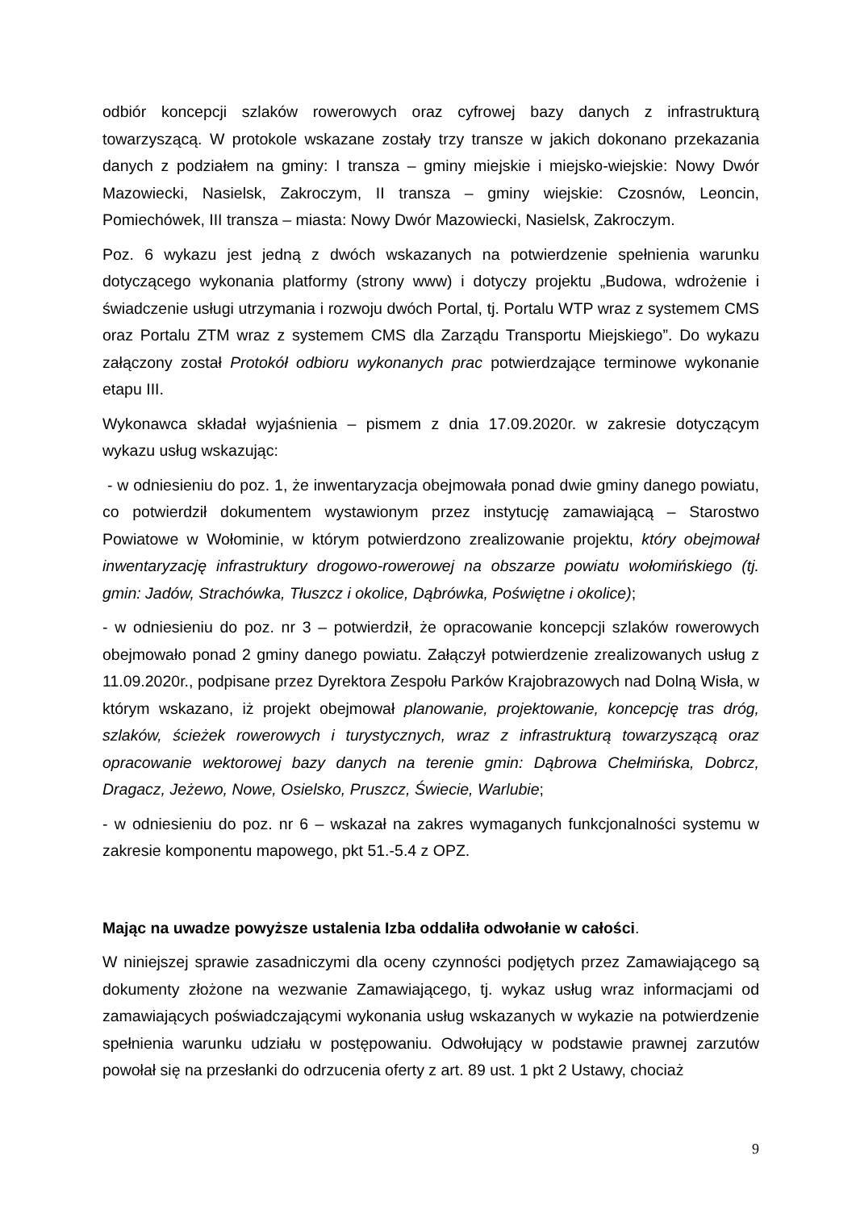odbiór koncepcji szlaków rowerowych oraz cyfrowej bazy danych z infrastrukturą towarzyszącą. W protokole wskazane zostały trzy transze w jakich dokonano przekazania danych z podziałem na gminy: I transza – gminy miejskie i miejsko-wiejskie: Nowy Dwór Mazowiecki, Nasielsk, Zakroczym, II transza – gminy wiejskie: Czosnów, Leoncin, Pomiechówek, III transza – miasta: Nowy Dwór Mazowiecki, Nasielsk, Zakroczym.
Poz. 6 wykazu jest jedną z dwóch wskazanych na potwierdzenie spełnienia warunku dotyczącego wykonania platformy (strony www) i dotyczy projektu „Budowa, wdrożenie i świadczenie usługi utrzymania i rozwoju dwóch Portal, tj. Portalu WTP wraz z systemem CMS oraz Portalu ZTM wraz z systemem CMS dla Zarządu Transportu Miejskiego”. Do wykazu załączony został Protokół odbioru wykonanych prac potwierdzające terminowe wykonanie etapu III.
Wykonawca składał wyjaśnienia – pismem z dnia 17.09.2020r. w zakresie dotyczącym wykazu usług wskazując:
- w odniesieniu do poz. 1, że inwentaryzacja obejmowała ponad dwie gminy danego powiatu, co potwierdził dokumentem wystawionym przez instytucję zamawiającą – Starostwo Powiatowe w Wołominie, w którym potwierdzono zrealizowanie projektu, który obejmował inwentaryzację infrastruktury drogowo-rowerowej na obszarze powiatu wołomińskiego (tj. gmin: Jadów, Strachówka, Tłuszcz i okolice, Dąbrówka, Poświętne i okolice);
- w odniesieniu do poz. nr 3 – potwierdził, że opracowanie koncepcji szlaków rowerowych obejmowało ponad 2 gminy danego powiatu. Załączył potwierdzenie zrealizowanych usług z 11.09.2020r., podpisane przez Dyrektora Zespołu Parków Krajobrazowych nad Dolną Wisła, w którym wskazano, iż projekt obejmował planowanie, projektowanie, koncepcję tras dróg, szlaków, ścieżek rowerowych i turystycznych, wraz z infrastrukturą towarzyszącą oraz opracowanie wektorowej bazy danych na terenie gmin: Dąbrowa Chełmińska, Dobrcz, Dragacz, Jeżewo, Nowe, Osielsko, Pruszcz, Świecie, Warlubie;
- w odniesieniu do poz. nr 6 – wskazał na zakres wymaganych funkcjonalności systemu w zakresie komponentu mapowego, pkt 51.-5.4 z OPZ.
Mając na uwadze powyższe ustalenia Izba oddaliła odwołanie w całości.
W niniejszej sprawie zasadniczymi dla oceny czynności podjętych przez Zamawiającego są dokumenty złożone na wezwanie Zamawiającego, tj. wykaz usług wraz informacjami od zamawiających poświadczającymi wykonania usług wskazanych w wykazie na potwierdzenie spełnienia warunku udziału w postępowaniu. Odwołujący w podstawie prawnej zarzutów powołał się na przesłanki do odrzucenia oferty z art. 89 ust. 1 pkt 2 Ustawy, chociaż
9